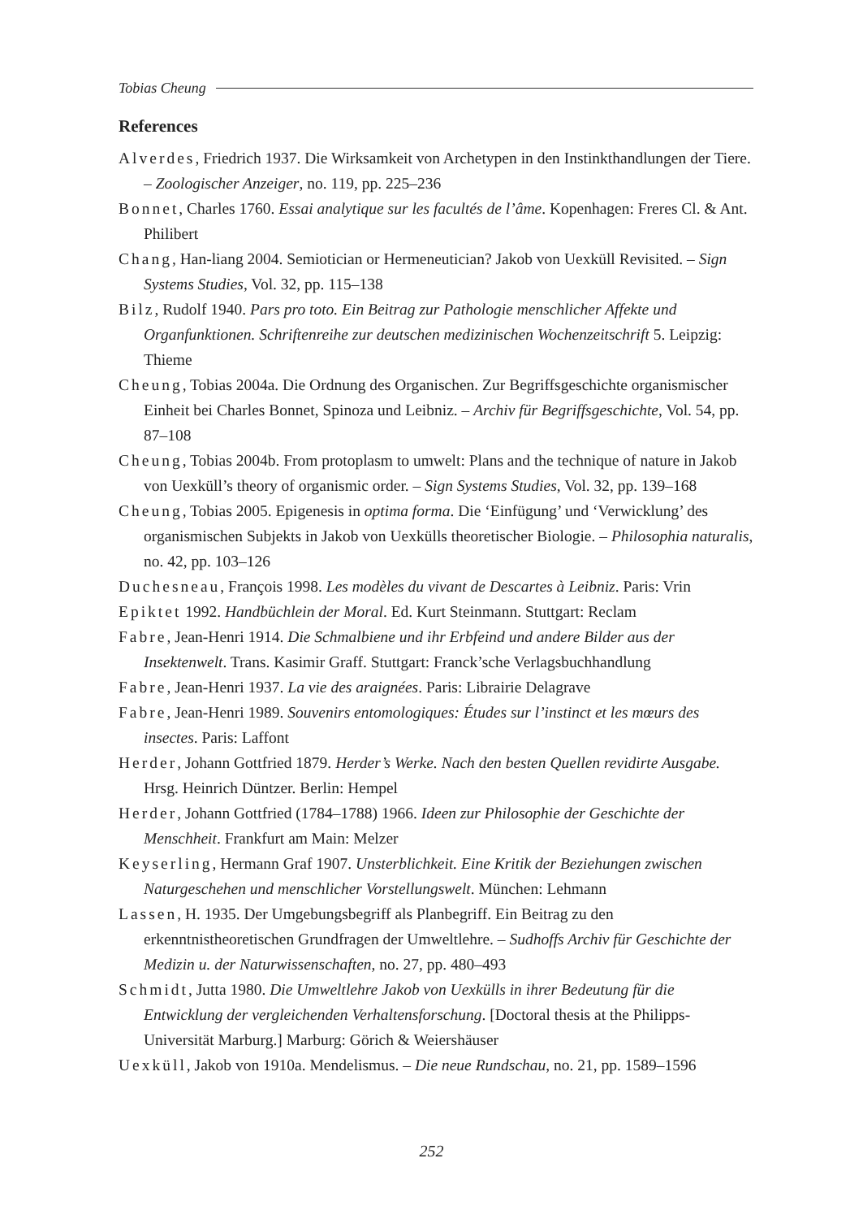Tobias Cheung
References
Alverdes, Friedrich 1937. Die Wirksamkeit von Archetypen in den Instinkthandlungen der Tiere. – Zoologischer Anzeiger, no. 119, pp. 225–236
Bonnet, Charles 1760. Essai analytique sur les facultés de l’âme. Kopenhagen: Freres Cl. & Ant. Philibert
Chang, Han-liang 2004. Semiotician or Hermeneutician? Jakob von Uexküll Revisited. – Sign Systems Studies, Vol. 32, pp. 115–138
Bilz, Rudolf 1940. Pars pro toto. Ein Beitrag zur Pathologie menschlicher Affekte und Organfunktionen. Schriftenreihe zur deutschen medizinischen Wochenzeitschrift 5. Leipzig: Thieme
Cheung, Tobias 2004a. Die Ordnung des Organischen. Zur Begriffsgeschichte organismischer Einheit bei Charles Bonnet, Spinoza und Leibniz. – Archiv für Begriffsgeschichte, Vol. 54, pp. 87–108
Cheung, Tobias 2004b. From protoplasm to umwelt: Plans and the technique of nature in Jakob von Uexküll’s theory of organismic order. – Sign Systems Studies, Vol. 32, pp. 139–168
Cheung, Tobias 2005. Epigenesis in optima forma. Die ‘Einfügung’ und ‘Verwicklung’ des organismischen Subjekts in Jakob von Uexkülls theoretischer Biologie. – Philosophia naturalis, no. 42, pp. 103–126
Duchesneau, François 1998. Les modèles du vivant de Descartes à Leibniz. Paris: Vrin
Epiktet 1992. Handbüchlein der Moral. Ed. Kurt Steinmann. Stuttgart: Reclam
Fabre, Jean-Henri 1914. Die Schmalbiene und ihr Erbfeind und andere Bilder aus der Insektenwelt. Trans. Kasimir Graff. Stuttgart: Franck’sche Verlagsbuchhandlung
Fabre, Jean-Henri 1937. La vie des araignées. Paris: Librairie Delagrave
Fabre, Jean-Henri 1989. Souvenirs entomologiques: Études sur l’instinct et les mœurs des insectes. Paris: Laffont
Herder, Johann Gottfried 1879. Herder’s Werke. Nach den besten Quellen revidirte Ausgabe. Hrsg. Heinrich Düntzer. Berlin: Hempel
Herder, Johann Gottfried (1784–1788) 1966. Ideen zur Philosophie der Geschichte der Menschheit. Frankfurt am Main: Melzer
Keyserling, Hermann Graf 1907. Unsterblichkeit. Eine Kritik der Beziehungen zwischen Naturgeschehen und menschlicher Vorstellungswelt. München: Lehmann
Lassen, H. 1935. Der Umgebungsbegriff als Planbegriff. Ein Beitrag zu den erkenntnistheoretischen Grundfragen der Umweltlehre. – Sudhoffs Archiv für Geschichte der Medizin u. der Naturwissenschaften, no. 27, pp. 480–493
Schmidt, Jutta 1980. Die Umweltlehre Jakob von Uexkülls in ihrer Bedeutung für die Entwicklung der vergleichenden Verhaltensforschung. [Doctoral thesis at the Philipps-Universität Marburg.] Marburg: Görich & Weiershäuser
Uexküll, Jakob von 1910a. Mendelismus. – Die neue Rundschau, no. 21, pp. 1589–1596
252